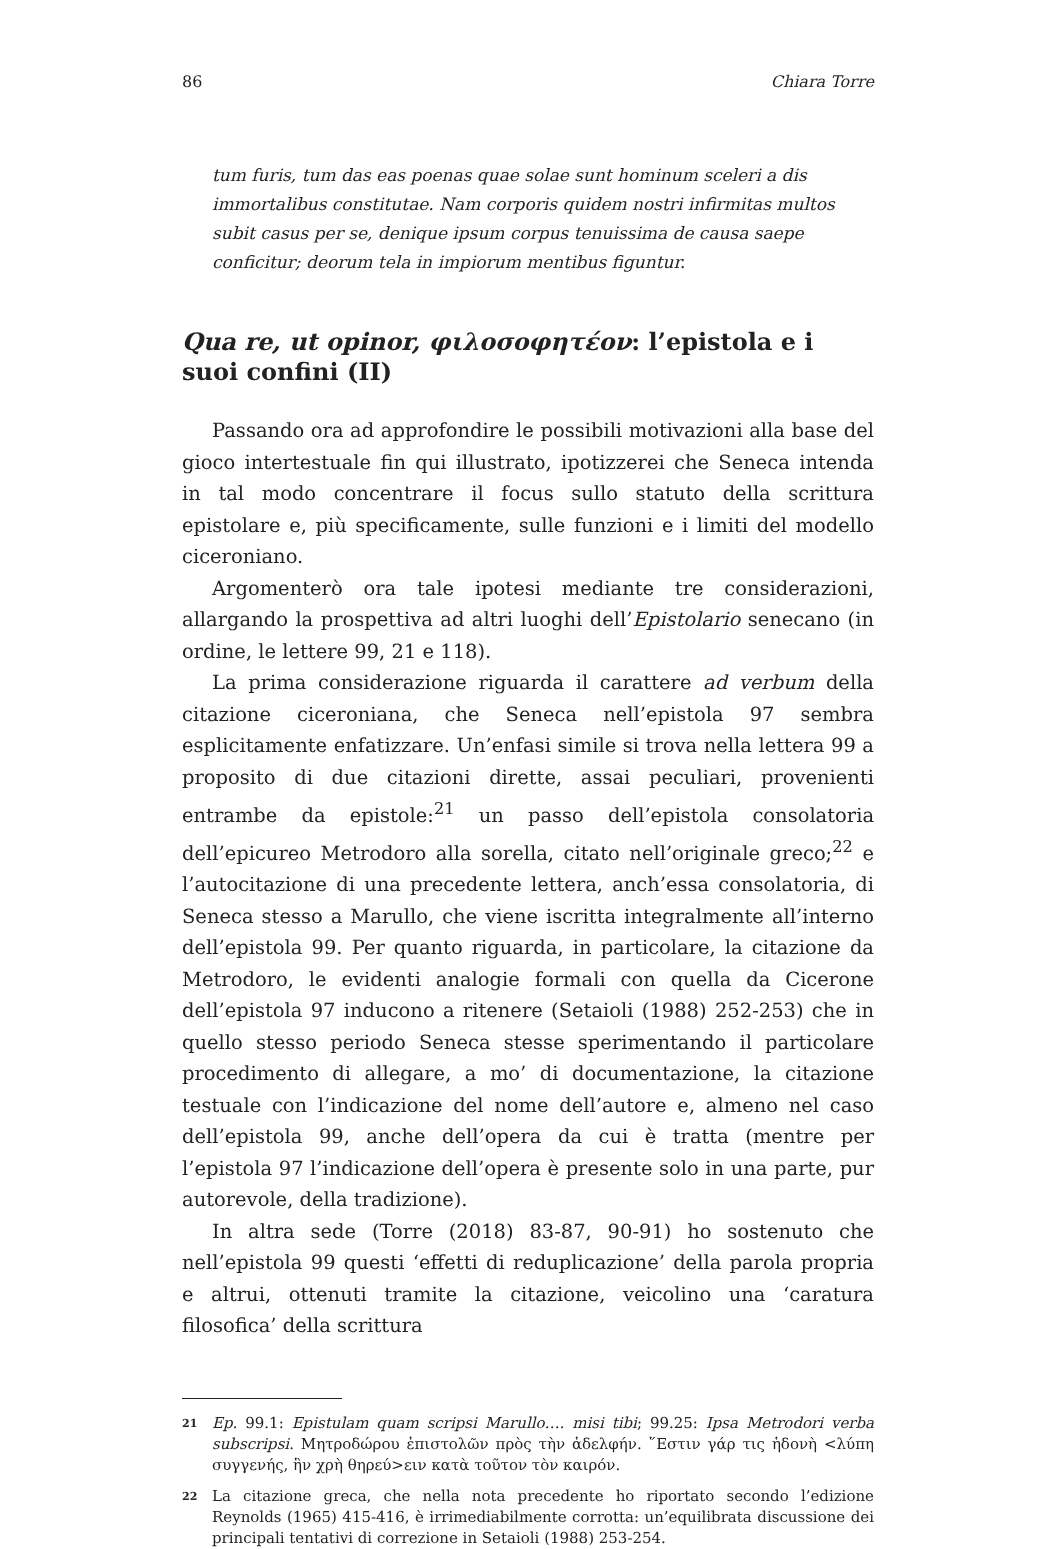86 Chiara Torre
tum furis, tum das eas poenas quae solae sunt hominum sceleri a dis immortalibus constitutae. Nam corporis quidem nostri infirmitas multos subit casus per se, denique ipsum corpus tenuissima de causa saepe conficitur; deorum tela in impiorum mentibus figuntur.
Qua re, ut opinor, φιλοσοφητέον: l’epistola e i suoi confini (II)
Passando ora ad approfondire le possibili motivazioni alla base del gioco intertestuale fin qui illustrato, ipotizzerei che Seneca intenda in tal modo concentrare il focus sullo statuto della scrittura epistolare e, più specificamente, sulle funzioni e i limiti del modello ciceroniano.
Argomenterò ora tale ipotesi mediante tre considerazioni, allargando la prospettiva ad altri luoghi dell’Epistolario senecano (in ordine, le lettere 99, 21 e 118).
La prima considerazione riguarda il carattere ad verbum della citazione ciceroniana, che Seneca nell’epistola 97 sembra esplicitamente enfatizzare. Un’enfasi simile si trova nella lettera 99 a proposito di due citazioni dirette, assai peculiari, provenienti entrambe da epistole:<sup>21</sup> un passo dell’epistola consolatoria dell’epicureo Metrodoro alla sorella, citato nell’originale greco;<sup>22</sup> e l’autocitazione di una precedente lettera, anch’essa consolatoria, di Seneca stesso a Marullo, che viene iscritta integralmente all’interno dell’epistola 99. Per quanto riguarda, in particolare, la citazione da Metrodoro, le evidenti analogie formali con quella da Cicerone dell’epistola 97 inducono a ritenere (Setaioli (1988) 252-253) che in quello stesso periodo Seneca stesse sperimentando il particolare procedimento di allegare, a mo’ di documentazione, la citazione testuale con l’indicazione del nome dell’autore e, almeno nel caso dell’epistola 99, anche dell’opera da cui è tratta (mentre per l’epistola 97 l’indicazione dell’opera è presente solo in una parte, pur autorevole, della tradizione).
In altra sede (Torre (2018) 83-87, 90-91) ho sostenuto che nell’epistola 99 questi ‘effetti di reduplicazione’ della parola propria e altrui, ottenuti tramite la citazione, veicolino una ‘caratura filosofica’ della scrittura
21 Ep. 99.1: Epistulam quam scripsi Marullo…. misi tibi; 99.25: Ipsa Metrodori verba subscripsi. Μητροδώρου ἐπιστολῶν πρὸς τὴν ἀδελφήν. ῞Εστιν γάρ τις ἡδονὴ <λύπη συγγενής, ἣν χρὴ θηρεύ>ειν κατὰ τοῦτον τὸν καιρόν.
22 La citazione greca, che nella nota precedente ho riportato secondo l’edizione Reynolds (1965) 415-416, è irrimediabilmente corrotta: un’equilibrata discussione dei principali tentativi di correzione in Setaioli (1988) 253-254.